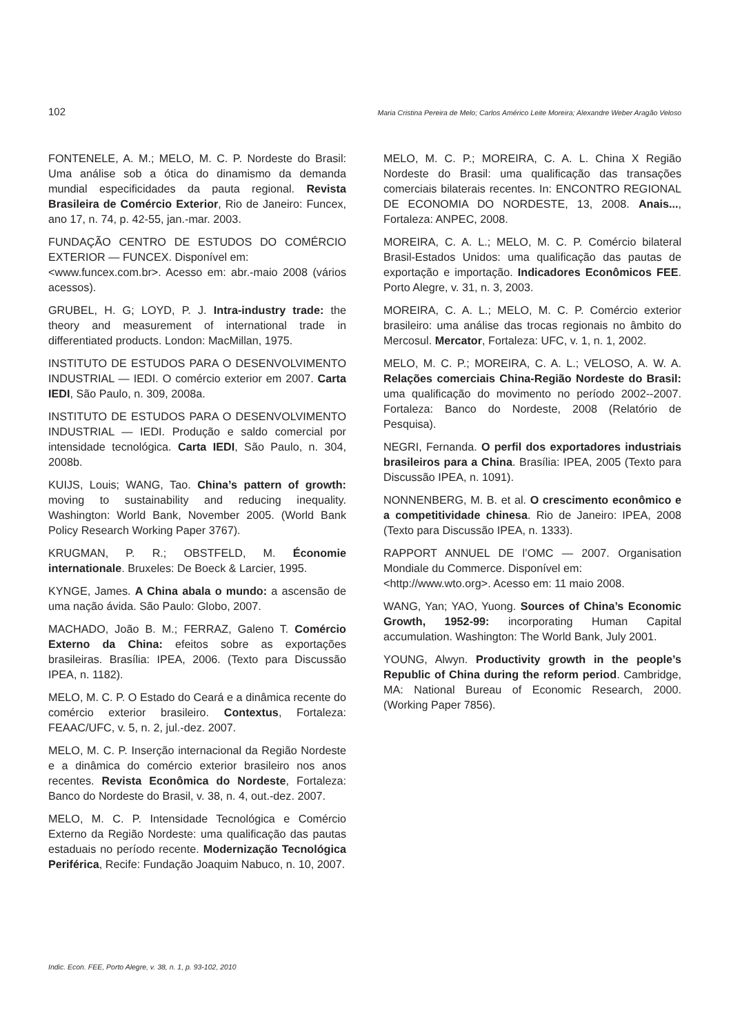102 Maria Cristina Pereira de Melo; Carlos Américo Leite Moreira; Alexandre Weber Aragão Veloso
FONTENELE, A. M.; MELO, M. C. P. Nordeste do Brasil: Uma análise sob a ótica do dinamismo da demanda mundial especificidades da pauta regional. Revista Brasileira de Comércio Exterior, Rio de Janeiro: Funcex, ano 17, n. 74, p. 42-55, jan.-mar. 2003.
FUNDAÇÃO CENTRO DE ESTUDOS DO COMÉRCIO EXTERIOR — FUNCEX. Disponível em:
<www.funcex.com.br>. Acesso em: abr.-maio 2008 (vários acessos).
GRUBEL, H. G; LOYD, P. J. Intra-industry trade: the theory and measurement of international trade in differentiated products. London: MacMillan, 1975.
INSTITUTO DE ESTUDOS PARA O DESENVOLVIMENTO INDUSTRIAL — IEDI. O comércio exterior em 2007. Carta IEDI, São Paulo, n. 309, 2008a.
INSTITUTO DE ESTUDOS PARA O DESENVOLVIMENTO INDUSTRIAL — IEDI. Produção e saldo comercial por intensidade tecnológica. Carta IEDI, São Paulo, n. 304, 2008b.
KUIJS, Louis; WANG, Tao. China’s pattern of growth: moving to sustainability and reducing inequality. Washington: World Bank, November 2005. (World Bank Policy Research Working Paper 3767).
KRUGMAN, P. R.; OBSTFELD, M. Économie internationale. Bruxeles: De Boeck & Larcier, 1995.
KYNGE, James. A China abala o mundo: a ascensão de uma nação ávida. São Paulo: Globo, 2007.
MACHADO, João B. M.; FERRAZ, Galeno T. Comércio Externo da China: efeitos sobre as exportações brasileiras. Brasília: IPEA, 2006. (Texto para Discussão IPEA, n. 1182).
MELO, M. C. P. O Estado do Ceará e a dinâmica recente do comércio exterior brasileiro. Contextus, Fortaleza: FEAAC/UFC, v. 5, n. 2, jul.-dez. 2007.
MELO, M. C. P. Inserção internacional da Região Nordeste e a dinâmica do comércio exterior brasileiro nos anos recentes. Revista Econômica do Nordeste, Fortaleza: Banco do Nordeste do Brasil, v. 38, n. 4, out.-dez. 2007.
MELO, M. C. P. Intensidade Tecnológica e Comércio Externo da Região Nordeste: uma qualificação das pautas estaduais no período recente. Modernização Tecnológica Periférica, Recife: Fundação Joaquim Nabuco, n. 10, 2007.
MELO, M. C. P.; MOREIRA, C. A. L. China X Região Nordeste do Brasil: uma qualificação das transações comerciais bilaterais recentes. In: ENCONTRO REGIONAL DE ECONOMIA DO NORDESTE, 13, 2008. Anais..., Fortaleza: ANPEC, 2008.
MOREIRA, C. A. L.; MELO, M. C. P. Comércio bilateral Brasil-Estados Unidos: uma qualificação das pautas de exportação e importação. Indicadores Econômicos FEE. Porto Alegre, v. 31, n. 3, 2003.
MOREIRA, C. A. L.; MELO, M. C. P. Comércio exterior brasileiro: uma análise das trocas regionais no âmbito do Mercosul. Mercator, Fortaleza: UFC, v. 1, n. 1, 2002.
MELO, M. C. P.; MOREIRA, C. A. L.; VELOSO, A. W. A. Relações comerciais China-Região Nordeste do Brasil: uma qualificação do movimento no período 2002--2007. Fortaleza: Banco do Nordeste, 2008 (Relatório de Pesquisa).
NEGRI, Fernanda. O perfil dos exportadores industriais brasileiros para a China. Brasília: IPEA, 2005 (Texto para Discussão IPEA, n. 1091).
NONNENBERG, M. B. et al. O crescimento econômico e a competitividade chinesa. Rio de Janeiro: IPEA, 2008 (Texto para Discussão IPEA, n. 1333).
RAPPORT ANNUEL DE l’OMC — 2007. Organisation Mondiale du Commerce. Disponível em:
<http://www.wto.org>. Acesso em: 11 maio 2008.
WANG, Yan; YAO, Yuong. Sources of China’s Economic Growth, 1952-99: incorporating Human Capital accumulation. Washington: The World Bank, July 2001.
YOUNG, Alwyn. Productivity growth in the people’s Republic of China during the reform period. Cambridge, MA: National Bureau of Economic Research, 2000. (Working Paper 7856).
Indic. Econ. FEE, Porto Alegre, v. 38, n. 1, p. 93-102, 2010